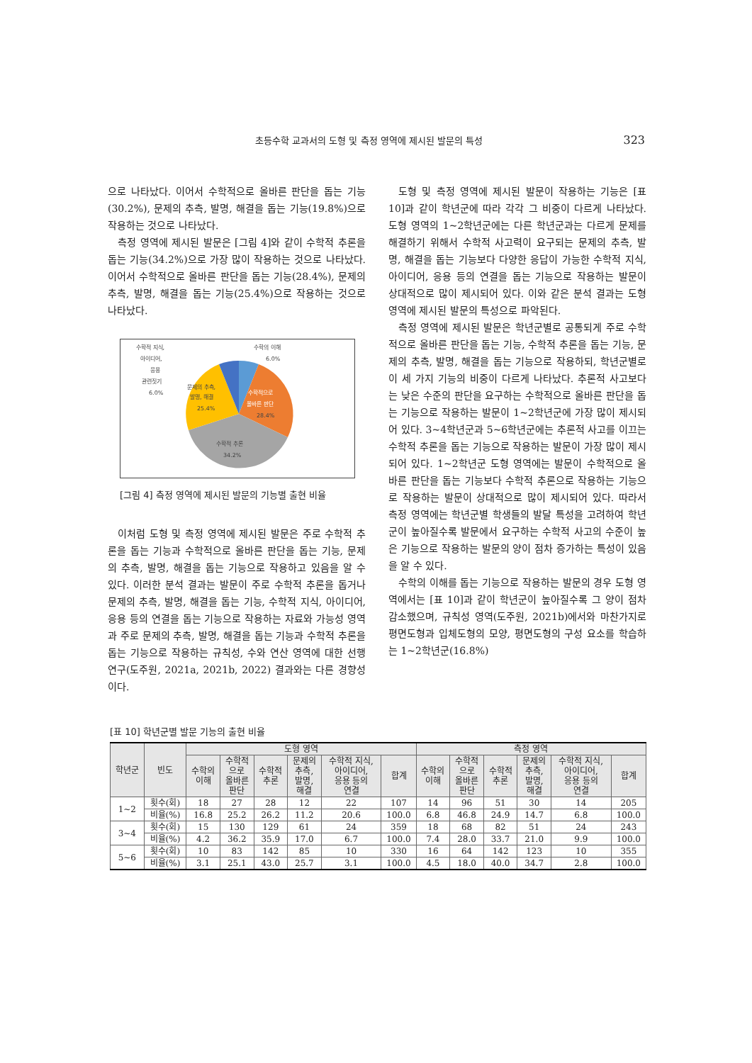초등수학 교과서의 도형 및 측정 영역에 제시된 발문의 특성 323
으로 나타났다. 이어서 수학적으로 올바른 판단을 돕는 기능(30.2%), 문제의 추측, 발명, 해결을 돕는 기능(19.8%)으로 작용하는 것으로 나타났다.
측정 영역에 제시된 발문은 [그림 4]와 같이 수학적 추론을 돕는 기능(34.2%)으로 가장 많이 작용하는 것으로 나타났다. 이어서 수학적으로 올바른 판단을 돕는 기능(28.4%), 문제의 추측, 발명, 해결을 돕는 기능(25.4%)으로 작용하는 것으로 나타났다.
수학적 지식,
아이디어,
응용
관련짓기
6.0%
수학의 이해
6.0%
문제의 추측,
발명, 해결
25.4%
수학적으로
올바른 판단
28.4%
수학적 추론
34.2%
[그림 4] 측정 영역에 제시된 발문의 기능별 출현 비율
이처럼 도형 및 측정 영역에 제시된 발문은 주로 수학적 추론을 돕는 기능과 수학적으로 올바른 판단을 돕는 기능, 문제의 추측, 발명, 해결을 돕는 기능으로 작용하고 있음을 알 수 있다. 이러한 분석 결과는 발문이 주로 수학적 추론을 돕거나 문제의 추측, 발명, 해결을 돕는 기능, 수학적 지식, 아이디어, 응용 등의 연결을 돕는 기능으로 작용하는 자료와 가능성 영역과 주로 문제의 추측, 발명, 해결을 돕는 기능과 수학적 추론을 돕는 기능으로 작용하는 규칙성, 수와 연산 영역에 대한 선행연구(도주원, 2021a, 2021b, 2022) 결과와는 다른 경향성이다.
도형 및 측정 영역에 제시된 발문이 작용하는 기능은 [표 10]과 같이 학년군에 따라 각각 그 비중이 다르게 나타났다. 도형 영역의 1~2학년군에는 다른 학년군과는 다르게 문제를 해결하기 위해서 수학적 사고력이 요구되는 문제의 추측, 발명, 해결을 돕는 기능보다 다양한 응답이 가능한 수학적 지식, 아이디어, 응용 등의 연결을 돕는 기능으로 작용하는 발문이 상대적으로 많이 제시되어 있다. 이와 같은 분석 결과는 도형 영역에 제시된 발문의 특성으로 파악된다.
측정 영역에 제시된 발문은 학년군별로 공통되게 주로 수학적으로 올바른 판단을 돕는 기능, 수학적 추론을 돕는 기능, 문제의 추측, 발명, 해결을 돕는 기능으로 작용하되, 학년군별로 이 세 가지 기능의 비중이 다르게 나타났다. 추론적 사고보다는 낮은 수준의 판단을 요구하는 수학적으로 올바른 판단을 돕는 기능으로 작용하는 발문이 1~2학년군에 가장 많이 제시되어 있다. 3~4학년군과 5~6학년군에는 추론적 사고를 이끄는 수학적 추론을 돕는 기능으로 작용하는 발문이 가장 많이 제시되어 있다. 1~2학년군 도형 영역에는 발문이 수학적으로 올바른 판단을 돕는 기능보다 수학적 추론으로 작용하는 기능으로 작용하는 발문이 상대적으로 많이 제시되어 있다. 따라서 측정 영역에는 학년군별 학생들의 발달 특성을 고려하여 학년군이 높아질수록 발문에서 요구하는 수학적 사고의 수준이 높은 기능으로 작용하는 발문의 양이 점차 증가하는 특성이 있음을 알 수 있다.
수학의 이해를 돕는 기능으로 작용하는 발문의 경우 도형 영역에서는 [표 10]과 같이 학년군이 높아질수록 그 양이 점차 감소했으며, 규칙성 영역(도주원, 2021b)에서와 마찬가지로 평면도형과 입체도형의 모양, 평면도형의 구성 요소를 학습하는 1~2학년군(16.8%)
[표 10] 학년군별 발문 기능의 출현 비율
| 학년군 | 빈도 | 도형 영역 | | | | | | 측정 영역 | | | | | |
| --- | --- | --- | --- | --- | --- | --- | --- | --- | --- | --- | --- | --- | --- |
| | | 수학의 이해 | 수학적 으로 올바른 판단 | 수학적 추론 | 문제의 추측, 발명, 해결 | 수학적 지식, 아이디어, 응용 등의 연결 | 합계 | 수학의 이해 | 수학적 으로 올바른 판단 | 수학적 추론 | 문제의 추측, 발명, 해결 | 수학적 지식, 아이디어, 응용 등의 연결 | 합계 |
| 1~2 | 횟수(회) | 18 | 27 | 28 | 12 | 22 | 107 | 14 | 96 | 51 | 30 | 14 | 205 |
| | 비율(%) | 16.8 | 25.2 | 26.2 | 11.2 | 20.6 | 100.0 | 6.8 | 46.8 | 24.9 | 14.7 | 6.8 | 100.0 |
| 3~4 | 횟수(회) | 15 | 130 | 129 | 61 | 24 | 359 | 18 | 68 | 82 | 51 | 24 | 243 |
| | 비율(%) | 4.2 | 36.2 | 35.9 | 17.0 | 6.7 | 100.0 | 7.4 | 28.0 | 33.7 | 21.0 | 9.9 | 100.0 |
| 5~6 | 횟수(회) | 10 | 83 | 142 | 85 | 10 | 330 | 16 | 64 | 142 | 123 | 10 | 355 |
| | 비율(%) | 3.1 | 25.1 | 43.0 | 25.7 | 3.1 | 100.0 | 4.5 | 18.0 | 40.0 | 34.7 | 2.8 | 100.0 |